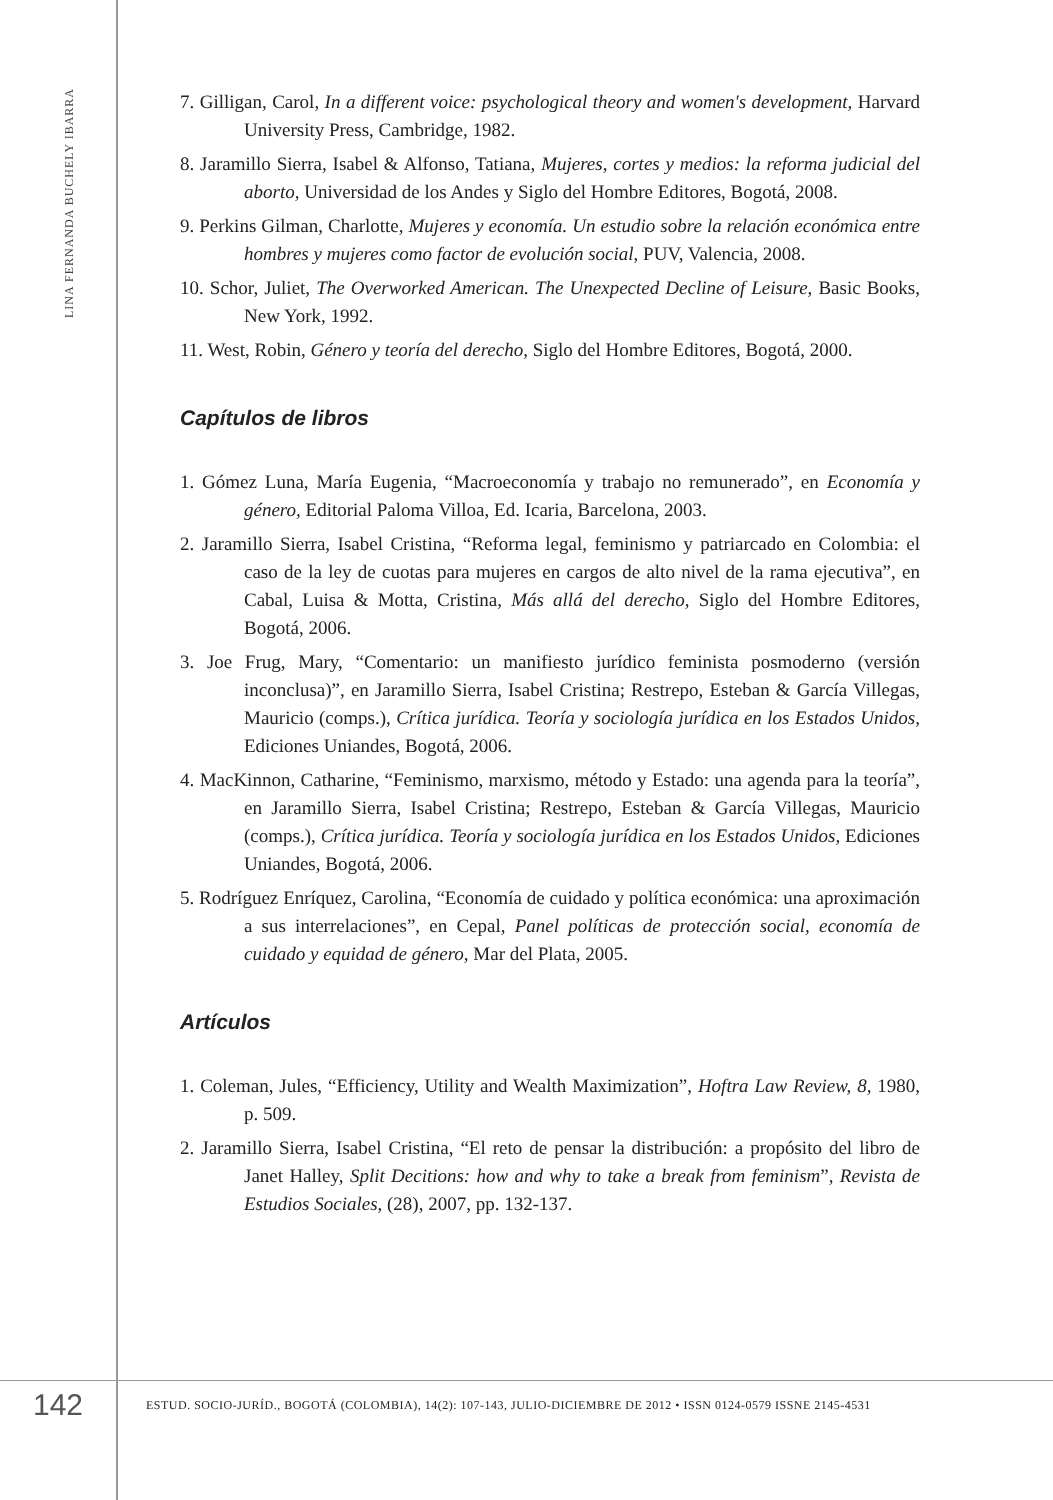LINA FERNANDA BUCHELY IBARRA
7. Gilligan, Carol, In a different voice: psychological theory and women's development, Harvard University Press, Cambridge, 1982.
8. Jaramillo Sierra, Isabel & Alfonso, Tatiana, Mujeres, cortes y medios: la reforma judicial del aborto, Universidad de los Andes y Siglo del Hombre Editores, Bogotá, 2008.
9. Perkins Gilman, Charlotte, Mujeres y economía. Un estudio sobre la relación económica entre hombres y mujeres como factor de evolución social, PUV, Valencia, 2008.
10. Schor, Juliet, The Overworked American. The Unexpected Decline of Leisure, Basic Books, New York, 1992.
11. West, Robin, Género y teoría del derecho, Siglo del Hombre Editores, Bogotá, 2000.
Capítulos de libros
1. Gómez Luna, María Eugenia, “Macroeconomía y trabajo no remunerado”, en Economía y género, Editorial Paloma Villoa, Ed. Icaria, Barcelona, 2003.
2. Jaramillo Sierra, Isabel Cristina, “Reforma legal, feminismo y patriarcado en Colombia: el caso de la ley de cuotas para mujeres en cargos de alto nivel de la rama ejecutiva”, en Cabal, Luisa & Motta, Cristina, Más allá del derecho, Siglo del Hombre Editores, Bogotá, 2006.
3. Joe Frug, Mary, “Comentario: un manifiesto jurídico feminista posmoderno (versión inconclusa)”, en Jaramillo Sierra, Isabel Cristina; Restrepo, Esteban & García Villegas, Mauricio (comps.), Crítica jurídica. Teoría y sociología jurídica en los Estados Unidos, Ediciones Uniandes, Bogotá, 2006.
4. MacKinnon, Catharine, “Feminismo, marxismo, método y Estado: una agenda para la teoría”, en Jaramillo Sierra, Isabel Cristina; Restrepo, Esteban & García Villegas, Mauricio (comps.), Crítica jurídica. Teoría y sociología jurídica en los Estados Unidos, Ediciones Uniandes, Bogotá, 2006.
5. Rodríguez Enríquez, Carolina, “Economía de cuidado y política económica: una aproximación a sus interrelaciones”, en Cepal, Panel políticas de protección social, economía de cuidado y equidad de género, Mar del Plata, 2005.
Artículos
1. Coleman, Jules, “Efficiency, Utility and Wealth Maximization”, Hoftra Law Review, 8, 1980, p. 509.
2. Jaramillo Sierra, Isabel Cristina, “El reto de pensar la distribución: a propósito del libro de Janet Halley, Split Decitions: how and why to take a break from feminism”, Revista de Estudios Sociales, (28), 2007, pp. 132-137.
142
ESTUD. SOCIO-JURÍD., BOGOTÁ (COLOMBIA), 14(2): 107-143, JULIO-DICIEMBRE DE 2012 • ISSN 0124-0579 ISSNE 2145-4531